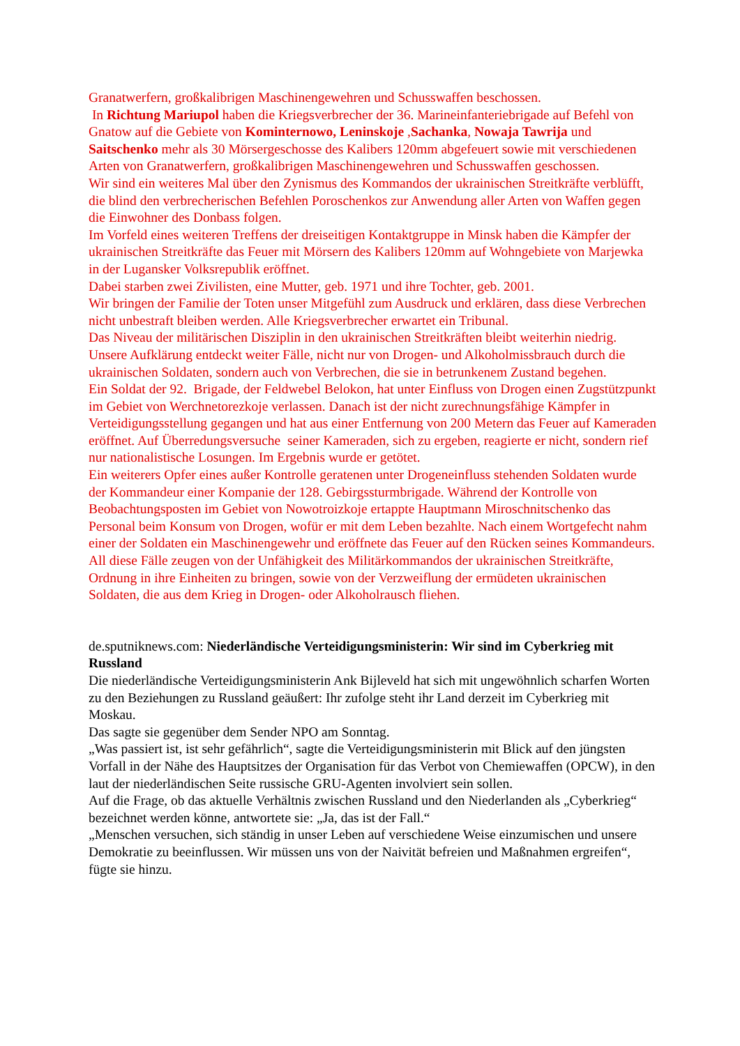Granatwerfern, großkalibrigen Maschinengewehren und Schusswaffen beschossen.
In Richtung Mariupol haben die Kriegsverbrecher der 36. Marineinfanteriebrigade auf Befehl von Gnatow auf die Gebiete von Kominternowo, Leninskoje ,Sachanka, Nowaja Tawrija und Saitschenko mehr als 30 Mörsergeschosse des Kalibers 120mm abgefeuert sowie mit verschiedenen Arten von Granatwerfern, großkalibrigen Maschinengewehren und Schusswaffen geschossen.
Wir sind ein weiteres Mal über den Zynismus des Kommandos der ukrainischen Streitkräfte verblüfft, die blind den verbrecherischen Befehlen Poroschenkos zur Anwendung aller Arten von Waffen gegen die Einwohner des Donbass folgen.
Im Vorfeld eines weiteren Treffens der dreiseitigen Kontaktgruppe in Minsk haben die Kämpfer der ukrainischen Streitkräfte das Feuer mit Mörsern des Kalibers 120mm auf Wohngebiete von Marjewka in der Lugansker Volksrepublik eröffnet.
Dabei starben zwei Zivilisten, eine Mutter, geb. 1971 und ihre Tochter, geb. 2001.
Wir bringen der Familie der Toten unser Mitgefühl zum Ausdruck und erklären, dass diese Verbrechen nicht unbestraft bleiben werden. Alle Kriegsverbrecher erwartet ein Tribunal.
Das Niveau der militärischen Disziplin in den ukrainischen Streitkräften bleibt weiterhin niedrig. Unsere Aufklärung entdeckt weiter Fälle, nicht nur von Drogen- und Alkoholmissbrauch durch die ukrainischen Soldaten, sondern auch von Verbrechen, die sie in betrunkenem Zustand begehen.
Ein Soldat der 92. Brigade, der Feldwebel Belokon, hat unter Einfluss von Drogen einen Zugstützpunkt im Gebiet von Werchnetorezkoje verlassen. Danach ist der nicht zurechnungsfähige Kämpfer in Verteidigungsstellung gegangen und hat aus einer Entfernung von 200 Metern das Feuer auf Kameraden eröffnet. Auf Überredungsversuche seiner Kameraden, sich zu ergeben, reagierte er nicht, sondern rief nur nationalistische Losungen. Im Ergebnis wurde er getötet.
Ein weiterers Opfer eines außer Kontrolle geratenen unter Drogeneinfluss stehenden Soldaten wurde der Kommandeur einer Kompanie der 128. Gebirgssturmbrigade. Während der Kontrolle von Beobachtungsposten im Gebiet von Nowotroizkoje ertappte Hauptmann Miroschnitschenko das Personal beim Konsum von Drogen, wofür er mit dem Leben bezahlte. Nach einem Wortgefecht nahm einer der Soldaten ein Maschinengewehr und eröffnete das Feuer auf den Rücken seines Kommandeurs.
All diese Fälle zeugen von der Unfähigkeit des Militärkommandos der ukrainischen Streitkräfte, Ordnung in ihre Einheiten zu bringen, sowie von der Verzweiflung der ermüdeten ukrainischen Soldaten, die aus dem Krieg in Drogen- oder Alkoholrausch fliehen.
de.sputniknews.com: Niederländische Verteidigungsministerin: Wir sind im Cyberkrieg mit Russland
Die niederländische Verteidigungsministerin Ank Bijleveld hat sich mit ungewöhnlich scharfen Worten zu den Beziehungen zu Russland geäußert: Ihr zufolge steht ihr Land derzeit im Cyberkrieg mit Moskau.
Das sagte sie gegenüber dem Sender NPO am Sonntag.
„Was passiert ist, ist sehr gefährlich“, sagte die Verteidigungsministerin mit Blick auf den jüngsten Vorfall in der Nähe des Hauptsitzes der Organisation für das Verbot von Chemiewaffen (OPCW), in den laut der niederländischen Seite russische GRU-Agenten involviert sein sollen.
Auf die Frage, ob das aktuelle Verhältnis zwischen Russland und den Niederlanden als „Cyberkrieg“ bezeichnet werden könne, antwortete sie: „Ja, das ist der Fall.“
„Menschen versuchen, sich ständig in unser Leben auf verschiedene Weise einzumischen und unsere Demokratie zu beeinflussen. Wir müssen uns von der Naivität befreien und Maßnahmen ergreifen“, fügte sie hinzu.